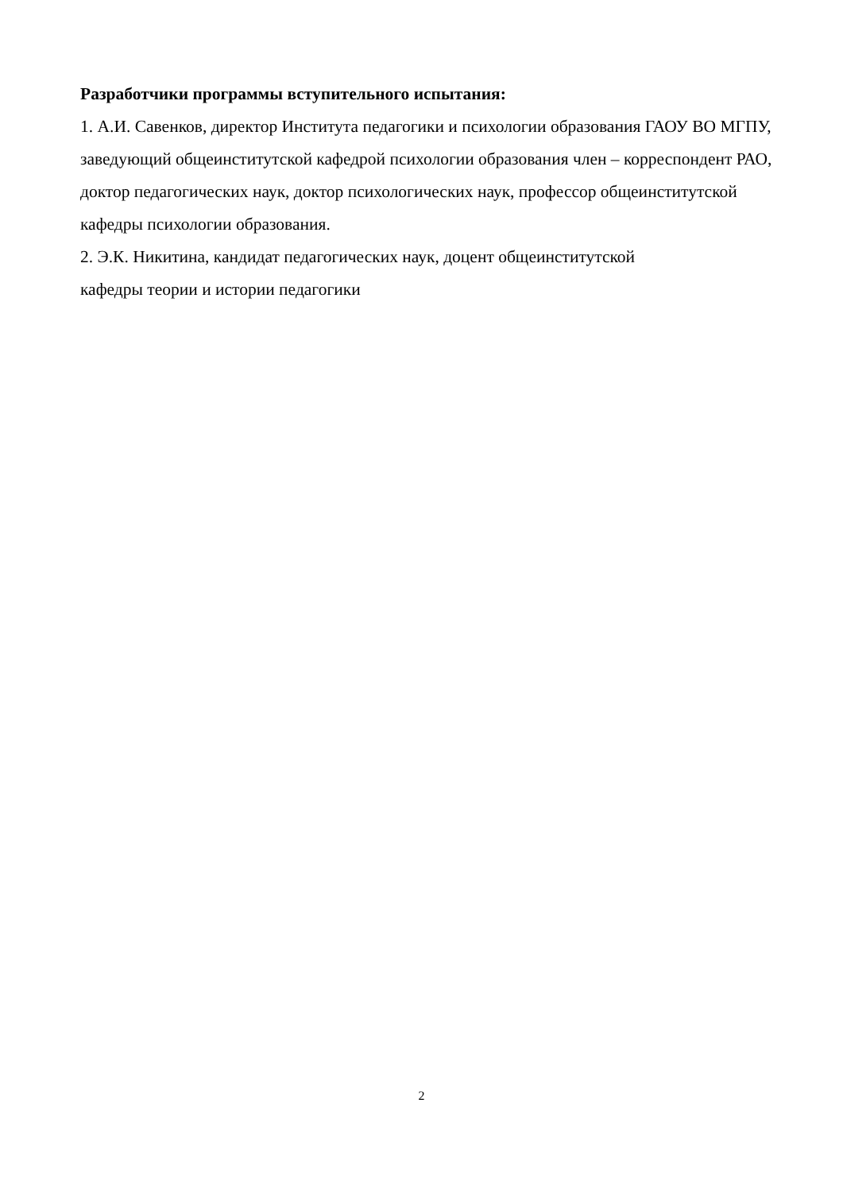Разработчики программы вступительного испытания:
1. А.И. Савенков, директор Института педагогики и психологии образования ГАОУ ВО МГПУ, заведующий общеинститутской кафедрой психологии образования член – корреспондент РАО, доктор педагогических наук, доктор психологических наук, профессор общеинститутской кафедры психологии образования.
2. Э.К. Никитина, кандидат педагогических наук, доцент общеинститутской
кафедры теории и истории педагогики
2